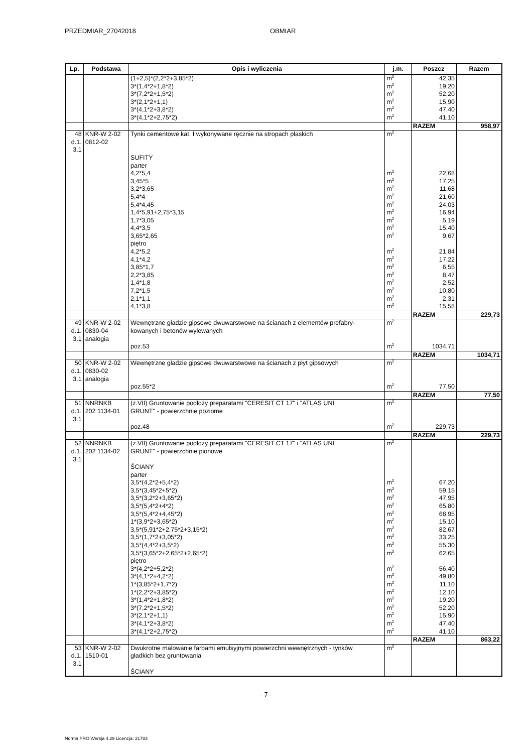PRZEDMIAR_27042018 OBMIAR
| Lp. | Podstawa | Opis i wyliczenia | j.m. | Poszcz | Razem |
| --- | --- | --- | --- | --- | --- |
| | | (1+2,5)*(2,2*2+3,85*2) | m<sup>2</sup> | 42,35 | |
| | | 3*(1,4*2+1,8*2) | m<sup>2</sup> | 19,20 | |
| | | 3*(7,2*2+1,5*2) | m<sup>2</sup> | 52,20 | |
| | | 3*(2,1*2+1,1) | m<sup>2</sup> | 15,90 | |
| | | 3*(4,1*2+3,8*2) | m<sup>2</sup> | 47,40 | |
| | | 3*(4,1*2+2,75*2) | m<sup>2</sup> | 41,10 | |
| | | | | RAZEM | 958,97 |
| 48 | KNR-W 2-02 | Tynki cementowe kat. I wykonywane ręcznie na stropach płaskich | m<sup>2</sup> | | |
| d.1. | 0812-02 | | | | |
| 3.1 | | | | | |
| | | SUFITY | | | |
| | | parter | | | |
| | | 4,2*5,4 | m<sup>2</sup> | 22,68 | |
| | | 3,45*5 | m<sup>2</sup> | 17,25 | |
| | | 3,2*3,65 | m<sup>2</sup> | 11,68 | |
| | | 5,4*4 | m<sup>2</sup> | 21,60 | |
| | | 5,4*4,45 | m<sup>2</sup> | 24,03 | |
| | | 1,4*5,91+2,75*3,15 | m<sup>2</sup> | 16,94 | |
| | | 1,7*3,05 | m<sup>2</sup> | 5,19 | |
| | | 4,4*3,5 | m<sup>2</sup> | 15,40 | |
| | | 3,65*2,65 | m<sup>2</sup> | 9,67 | |
| | | piętro | | | |
| | | 4,2*5,2 | m<sup>2</sup> | 21,84 | |
| | | 4,1*4,2 | m<sup>2</sup> | 17,22 | |
| | | 3,85*1,7 | m<sup>2</sup> | 6,55 | |
| | | 2,2*3,85 | m<sup>2</sup> | 8,47 | |
| | | 1,4*1,8 | m<sup>2</sup> | 2,52 | |
| | | 7,2*1,5 | m<sup>2</sup> | 10,80 | |
| | | 2,1*1,1 | m<sup>2</sup> | 2,31 | |
| | | 4,1*3,8 | m<sup>2</sup> | 15,58 | |
| | | | | RAZEM | 229,73 |
| 49 | KNR-W 2-02 | Wewnętrzne gładzie gipsowe dwuwarstwowe na ścianach z elementów prefabry- | m<sup>2</sup> | | |
| d.1. | 0830-04 | kowanych i betonów wylewanych | | | |
| 3.1 | analogia | | | | |
| | | poz.53 | m<sup>2</sup> | 1034,71 | |
| | | | | RAZEM | 1034,71 |
| 50 | KNR-W 2-02 | Wewnętrzne gładzie gipsowe dwuwarstwowe na ścianach z płyt gipsowych | m<sup>2</sup> | | |
| d.1. | 0830-02 | | | | |
| 3.1 | analogia | | | | |
| | | poz.55*2 | m<sup>2</sup> | 77,50 | |
| | | | | RAZEM | 77,50 |
| 51 | NNRNKB | (z.VII) Gruntowanie podłoży preparatami "CERESIT CT 17" i "ATLAS UNI | m<sup>2</sup> | | |
| d.1. | 202 1134-01 | GRUNT" - powierzchnie poziome | | | |
| 3.1 | | | | | |
| | | poz.48 | m<sup>2</sup> | 229,73 | |
| | | | | RAZEM | 229,73 |
| 52 | NNRNKB | (z.VII) Gruntowanie podłoży preparatami "CERESIT CT 17" i "ATLAS UNI | m<sup>2</sup> | | |
| d.1. | 202 1134-02 | GRUNT" - powierzchnie pionowe | | | |
| 3.1 | | | | | |
| | | ŚCIANY | | | |
| | | parter | | | |
| | | 3,5*(4,2*2+5,4*2) | m<sup>2</sup> | 67,20 | |
| | | 3,5*(3,45*2+5*2) | m<sup>2</sup> | 59,15 | |
| | | 3,5*(3,2*2+3,65*2) | m<sup>2</sup> | 47,95 | |
| | | 3,5*(5,4*2+4*2) | m<sup>2</sup> | 65,80 | |
| | | 3,5*(5,4*2+4,45*2) | m<sup>2</sup> | 68,95 | |
| | | 1*(3,9*2+3,65*2) | m<sup>2</sup> | 15,10 | |
| | | 3,5*(5,91*2+2,75*2+3,15*2) | m<sup>2</sup> | 82,67 | |
| | | 3,5*(1,7*2+3,05*2) | m<sup>2</sup> | 33,25 | |
| | | 3,5*(4,4*2+3,5*2) | m<sup>2</sup> | 55,30 | |
| | | 3,5*(3,65*2+2,65*2+2,65*2) | m<sup>2</sup> | 62,65 | |
| | | piętro | | | |
| | | 3*(4,2*2+5,2*2) | m<sup>2</sup> | 56,40 | |
| | | 3*(4,1*2+4,2*2) | m<sup>2</sup> | 49,80 | |
| | | 1*(3,85*2+1,7*2) | m<sup>2</sup> | 11,10 | |
| | | 1*(2,2*2+3,85*2) | m<sup>2</sup> | 12,10 | |
| | | 3*(1,4*2+1,8*2) | m<sup>2</sup> | 19,20 | |
| | | 3*(7,2*2+1,5*2) | m<sup>2</sup> | 52,20 | |
| | | 3*(2,1*2+1,1) | m<sup>2</sup> | 15,90 | |
| | | 3*(4,1*2+3,8*2) | m<sup>2</sup> | 47,40 | |
| | | 3*(4,1*2+2,75*2) | m<sup>2</sup> | 41,10 | |
| | | | | RAZEM | 863,22 |
| 53 | KNR-W 2-02 | Dwukrotne malowanie farbami emulsyjnymi powierzchni wewnętrznych - tynków | m<sup>2</sup> | | |
| d.1. | 1510-01 | gładkich bez gruntowania | | | |
| 3.1 | | | | | |
| | | ŚCIANY | | | |
- 7 -
Norma PRO Wersja 4.29 Licencja: 21783